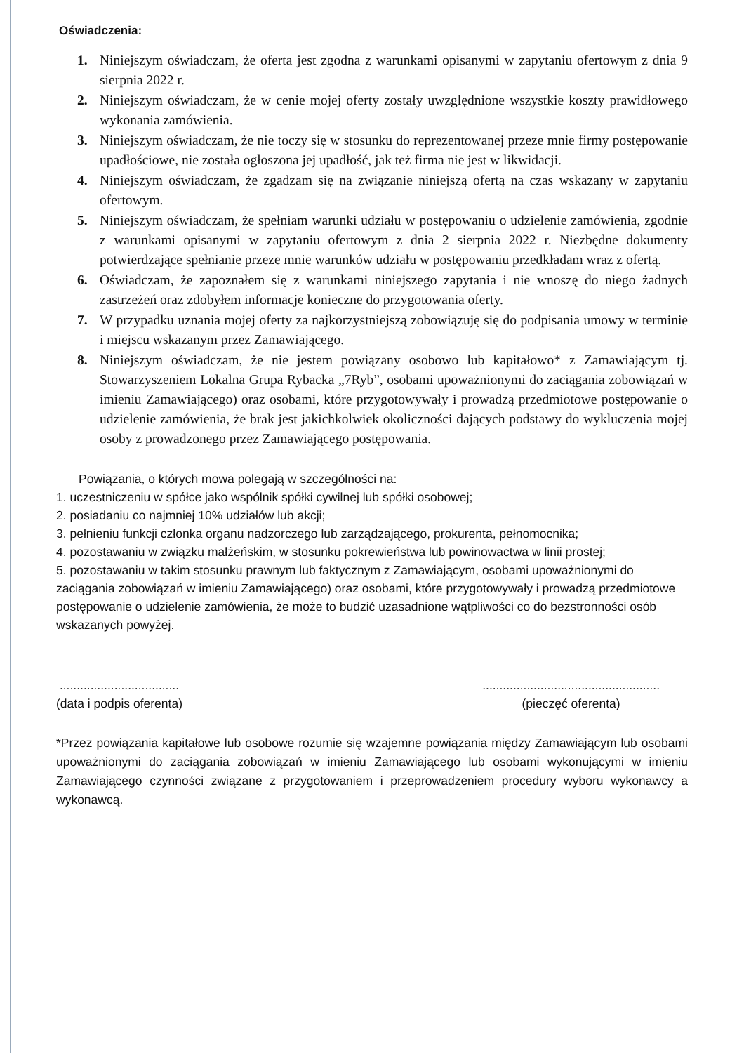Oświadczenia:
1. Niniejszym oświadczam, że oferta jest zgodna z warunkami opisanymi w zapytaniu ofertowym z dnia 9 sierpnia 2022 r.
2. Niniejszym oświadczam, że w cenie mojej oferty zostały uwzględnione wszystkie koszty prawidłowego wykonania zamówienia.
3. Niniejszym oświadczam, że nie toczy się w stosunku do reprezentowanej przeze mnie firmy postępowanie upadłościowe, nie została ogłoszona jej upadłość, jak też firma nie jest w likwidacji.
4. Niniejszym oświadczam, że zgadzam się na związanie niniejszą ofertą na czas wskazany w zapytaniu ofertowym.
5. Niniejszym oświadczam, że spełniam warunki udziału w postępowaniu o udzielenie zamówienia, zgodnie z warunkami opisanymi w zapytaniu ofertowym z dnia 2 sierpnia 2022 r. Niezbędne dokumenty potwierdzające spełnianie przeze mnie warunków udziału w postępowaniu przedkładam wraz z ofertą.
6. Oświadczam, że zapoznałem się z warunkami niniejszego zapytania i nie wnoszę do niego żadnych zastrzeżeń oraz zdobyłem informacje konieczne do przygotowania oferty.
7. W przypadku uznania mojej oferty za najkorzystniejszą zobowiązuję się do podpisania umowy w terminie i miejscu wskazanym przez Zamawiającego.
8. Niniejszym oświadczam, że nie jestem powiązany osobowo lub kapitałowo* z Zamawiającym tj. Stowarzyszeniem Lokalna Grupa Rybacka „7Ryb”, osobami upoważnionymi do zaciągania zobowiązań w imieniu Zamawiającego) oraz osobami, które przygotowywały i prowadzą przedmiotowe postępowanie o udzielenie zamówienia, że brak jest jakichkolwiek okoliczności dających podstawy do wykluczenia mojej osoby z prowadzonego przez Zamawiającego postępowania.
Powiązania, o których mowa polegają w szczególności na:
1. uczestniczeniu w spółce jako wspólnik spółki cywilnej lub spółki osobowej;
2. posiadaniu co najmniej 10% udziałów lub akcji;
3. pełnieniu funkcji członka organu nadzorczego lub zarządzającego, prokurenta, pełnomocnika;
4. pozostawaniu w związku małżeńskim, w stosunku pokrewieństwa lub powinowactwa w linii prostej;
5. pozostawaniu w takim stosunku prawnym lub faktycznym z Zamawiającym, osobami upoważnionymi do zaciągania zobowiązań w imieniu Zamawiającego) oraz osobami, które przygotowywały i prowadzą przedmiotowe postępowanie o udzielenie zamówienia, że może to budzić uzasadnione wątpliwości co do bezstronności osób wskazanych powyżej.
...................................
(data i podpis oferenta)
....................................................
(pieczęć oferenta)
*Przez powiązania kapitałowe lub osobowe rozumie się wzajemne powiązania między Zamawiającym lub osobami upoważnionymi do zaciągania zobowiązań w imieniu Zamawiającego lub osobami wykonującymi w imieniu Zamawiającego czynności związane z przygotowaniem i przeprowadzeniem procedury wyboru wykonawcy a wykonawcą.